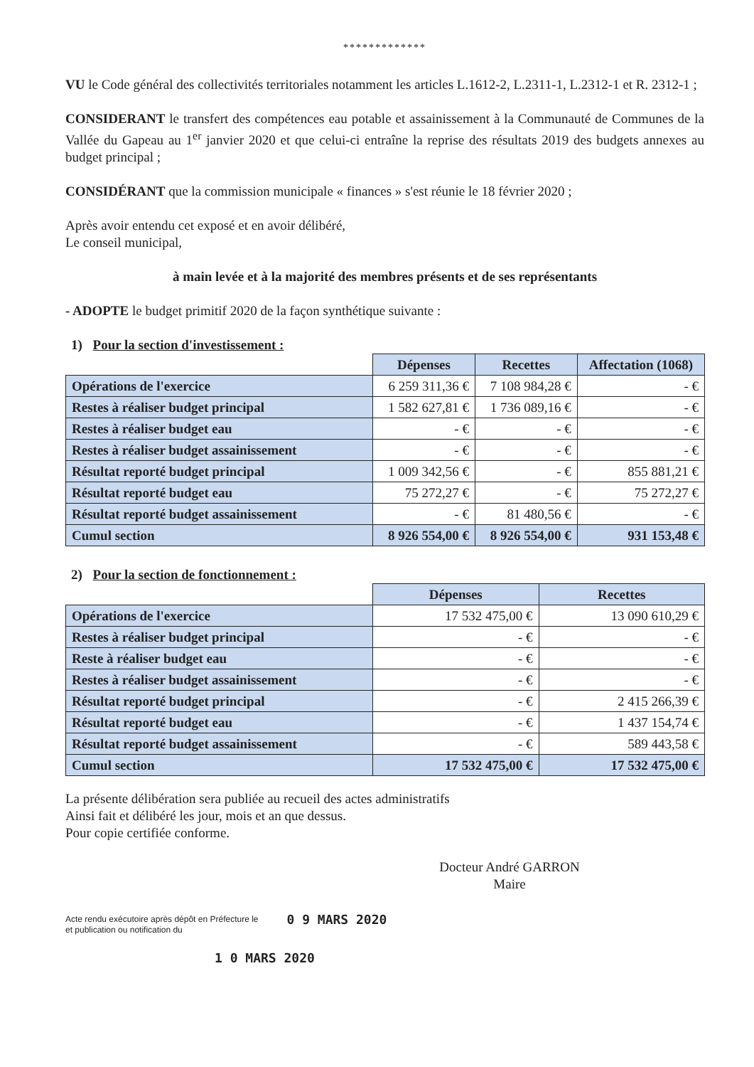*************
VU le Code général des collectivités territoriales notamment les articles L.1612-2, L.2311-1, L.2312-1 et R. 2312-1 ;
CONSIDERANT le transfert des compétences eau potable et assainissement à la Communauté de Communes de la Vallée du Gapeau au 1<sup>er</sup> janvier 2020 et que celui-ci entraîne la reprise des résultats 2019 des budgets annexes au budget principal ;
CONSIDÉRANT que la commission municipale « finances » s'est réunie le 18 février 2020 ;
Après avoir entendu cet exposé et en avoir délibéré,
Le conseil municipal,
à main levée et à la majorité des membres présents et de ses représentants
- ADOPTE le budget primitif 2020 de la façon synthétique suivante :
1) Pour la section d'investissement :
| | Dépenses | Recettes | Affectation (1068) |
| --- | --- | --- | --- |
| Opérations de l'exercice | 6 259 311,36 € | 7 108 984,28 € | - € |
| Restes à réaliser budget principal | 1 582 627,81 € | 1 736 089,16 € | - € |
| Restes à réaliser budget eau | - € | - € | - € |
| Restes à réaliser budget assainissement | - € | - € | - € |
| Résultat reporté budget principal | 1 009 342,56 € | - € | 855 881,21 € |
| Résultat reporté budget eau | 75 272,27 € | - € | 75 272,27 € |
| Résultat reporté budget assainissement | - € | 81 480,56 € | - € |
| Cumul section | 8 926 554,00 € | 8 926 554,00 € | 931 153,48 € |
2) Pour la section de fonctionnement :
| | Dépenses | Recettes |
| --- | --- | --- |
| Opérations de l'exercice | 17 532 475,00 € | 13 090 610,29 € |
| Restes à réaliser budget principal | - € | - € |
| Reste à réaliser budget eau | - € | - € |
| Restes à réaliser budget assainissement | - € | - € |
| Résultat reporté budget principal | - € | 2 415 266,39 € |
| Résultat reporté budget eau | - € | 1 437 154,74 € |
| Résultat reporté budget assainissement | - € | 589 443,58 € |
| Cumul section | 17 532 475,00 € | 17 532 475,00 € |
La présente délibération sera publiée au recueil des actes administratifs
Ainsi fait et délibéré les jour, mois et an que dessus.
Pour copie certifiée conforme.
Docteur André GARRON
Maire
Acte rendu exécutoire après dépôt en Préfecture le
et publication ou notification du
0 9 MARS 2020
1 0 MARS 2020